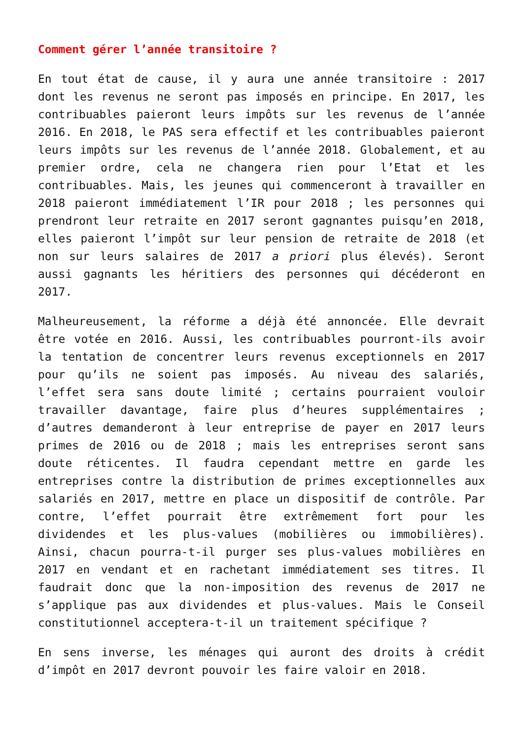Comment gérer l’année transitoire ?
En tout état de cause, il y aura une année transitoire : 2017 dont les revenus ne seront pas imposés en principe. En 2017, les contribuables paieront leurs impôts sur les revenus de l’année 2016. En 2018, le PAS sera effectif et les contribuables paieront leurs impôts sur les revenus de l’année 2018. Globalement, et au premier ordre, cela ne changera rien pour l’Etat et les contribuables. Mais, les jeunes qui commenceront à travailler en 2018 paieront immédiatement l’IR pour 2018 ; les personnes qui prendront leur retraite en 2017 seront gagnantes puisqu’en 2018, elles paieront l’impôt sur leur pension de retraite de 2018 (et non sur leurs salaires de 2017 a priori plus élevés). Seront aussi gagnants les héritiers des personnes qui décéderont en 2017.
Malheureusement, la réforme a déjà été annoncée. Elle devrait être votée en 2016. Aussi, les contribuables pourront-ils avoir la tentation de concentrer leurs revenus exceptionnels en 2017 pour qu’ils ne soient pas imposés. Au niveau des salariés, l’effet sera sans doute limité ; certains pourraient vouloir travailler davantage, faire plus d’heures supplémentaires ; d’autres demanderont à leur entreprise de payer en 2017 leurs primes de 2016 ou de 2018 ; mais les entreprises seront sans doute réticentes. Il faudra cependant mettre en garde les entreprises contre la distribution de primes exceptionnelles aux salariés en 2017, mettre en place un dispositif de contrôle. Par contre, l’effet pourrait être extrêmement fort pour les dividendes et les plus-values (mobilières ou immobilières). Ainsi, chacun pourra-t-il purger ses plus-values mobilières en 2017 en vendant et en rachetant immédiatement ses titres. Il faudrait donc que la non-imposition des revenus de 2017 ne s’applique pas aux dividendes et plus-values. Mais le Conseil constitutionnel acceptera-t-il un traitement spécifique ?
En sens inverse, les ménages qui auront des droits à crédit d’impôt en 2017 devront pouvoir les faire valoir en 2018.